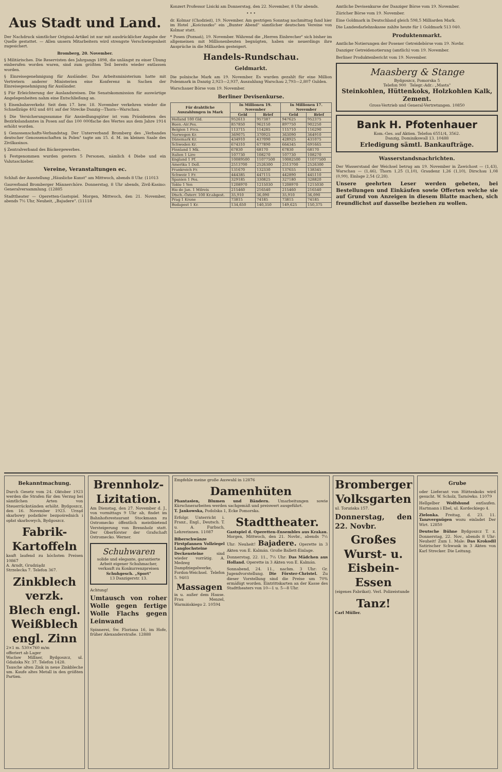Aus Stadt und Land.
Der Nachdruck sämtlicher Original-Artikel ist nur mit ausdrücklicher Angabe der Quelle gestattet. — Allen unsern Mitarbeitern wird strengste Verschwiegenheit zugesichert.
Bromberg, 20. November.
§ Militärisches. Die Reservisten des Jahrgangs 1898, die unlängst zu einer Übung einberufen worden waren, sind zum größten Teil bereits wieder entlassen worden.
§ Einreisegenehmigung für Ausländer. Das Arbeitsministerium hatte mit Vertretern anderer Ministerien eine Konferenz in Sachen der Einreisegenehmigung für Ausländer.
§ Für Erleichterung der Auslandsreisen. Die Senatskommission für auswärtige Angelegenheiten nahm eine Entschließung an.
§ Eisenbahnverkehr. Seit dem 17. bzw. 18. November verkehren wieder die Schnellzüge 402 und 401 auf der Strecke Danzig—Thorn—Warschau.
§ Die Versicherungssumme für Ansiedlungsgüter ist vom Präsidenten des Bezirkslandamtes in Posen auf das 100 000fache des Wertes aus dem Jahre 1914 erhöht worden.
§ Genossenschafts-Verbandstag. Der Unterverband Bromberg des „Verbandes deutscher Genossenschaften in Polen" tagte am 15. d. M. im kleinen Saale des Zivilkasinos.
§ Zentralverband des Bäckergewerbes.
§ Festgenommen wurden gestern 5 Personen, nämlich 4 Diebe und ein Valutaschieber.
Vereine, Veranstaltungen ec.
Schluß der Ausstellung „Häusliche Kunst" am Mittwoch, abends 8 Uhr. (11013
Gauverband Bromberger Männerchöre. Donnerstag, 8 Uhr abends, Zivil-Kasino: Generalversammlung. (12885
Stadttheater — Operetten-Gastspiel. Morgen, Mittwoch, den 21. November, abends 7½ Uhr, Neuheit, „Bajadere". (11118
Konzert Professor Lisicki am Donnerstag, den 22. November, 8 Uhr abends.
• • •
dr. Kolmar (Chodzież), 19. November. Am gestrigen Sonntag nachmittag fand hier im Hotel „Kościuszko" ein „Bunter Abend" sämtlicher deutschen Vereine von Kolmar statt.
* Posen (Poznań), 19. November. Während die „Herren Einbrecher" sich bisher im allgemeinen mit Millionenbeuten begnügten, haben sie neuerdings ihre Ansprüche in die Milliarden gesteigert.
Handels-Rundschau.
Geldmarkt.
Die polnische Mark am 19. November. Es wurden gezahlt für eine Million Polenmark in Danzig 2,923—2,937, Auszahlung Warschau 2,793—2,807 Gulden.
Warschauer Börse vom 19. November.
Berliner Devisenkurse.
| Für drahtliche Auszahlungen in Mark | In Millionen 19. November | | In Millionen 17. November | |
| --- | --- | --- | --- | --- |
| | Geld | Brief | Geld | Brief |
| Holland 100 Gld. | 952613 | 957387 | 947625 | 952375 |
| Buen.-Air.Pes. | 857850 | 962150 | 897750 | 902250 |
| Belgien 1 Frcs. | 113715 | 114285 | 115710 | 116290 |
| Norwegen Kr. | 369075 | 370925 | 363090 | 364910 |
| Dänemark Kr. | 434910 | 437090 | 428925 | 431075 |
| Schweden Kr. | 674310 | 677890 | 664345 | 691665 |
| Finnland 1 Mk. | 67830 | 68170 | 67830 | 68170 |
| Italien 1 Lire | 107730 | 108270 | 107730 | 108270 |
| England 1 Pf. | 10089500 | 11077500 | 10082500 | 11077500 |
| Amerika 1 Doll. | 2513700 | 2526300 | 2513700 | 2526300 |
| Frankreich Fr. | 131670 | 132330 | 137655 | 138345 |
| Schweiz 1 Fr. | 444385 | 447115 | 442890 | 445110 |
| Spanien 1 Pes. | 329185 | 330825 | 327180 | 328820 |
| Tokio 1 Yen | 1208970 | 1215030 | 1208970 | 1215030 |
| Rio de Jan. 1 Milreis | 215460 | 216540 | 215460 | 216540 |
| Dtsch.-Österr. 100 Kr.abgest. | 35,910 | 36,090 | 35,910 | 36,090 |
| Prag 1 Krone | 73815 | 74185 | 73815 | 74185 |
| Budapest 1 Kr. | 134,650 | 140,350 | 149,625 | 150,375 |
Amtliche Devisenkurse der Danziger Börse vom 19. November.
Züricher Börse vom 19. November.
Eine Goldmark in Deutschland gleich 598,5 Milliarden Mark.
Die Landesdarlehnskasse zahlte heute für 1 Goldmark 513 040.
Produktenmarkt.
Amtliche Notierungen der Posener Getreidebörse vom 19. Novbr.
Danziger Getreidenotierung (amtlich) vom 19. November.
Berliner Produktenbericht vom 19. November.
Maasberg & Stange
Bydgoszcz, Pomorska 5
Telefon 900 Telegr.-Adr.: „Masta"
Steinkohlen, Hüttenkoks, Holzkohlen Kalk, Zement.
Gross-Vertrieb und General-Vertretungen. 10850
Bank H. Pfotenhauer
Kom.-Ges. auf Aktien. Telefon 6551/4, 3562.
Danzig, Dominikswall 13. 10488
Erledigung sämtl. Bankaufträge.
Wasserstandsnachrichten.
Der Wasserstand der Weichsel betrug am 19. November in Zawichost — (1,43), Warschau — (1,46), Thorn 1,25 (1,10), Graudenz 1,26 (1,10), Dirschau 1,08 (0,99), Einlage 2,54 (2,28).
Unsere geehrten Leser werden gebeten, bei Bestellungen und Einkäufen sowie Offerten welche sie auf Grund von Anzeigen in diesem Blatte machen, sich freundlichst auf dasselbe beziehen zu wollen.
Bekanntmachung.
Durch Gesetz vom 24. Oktober 1923 werden die Strafen für den Verzug bei sämtlichen Arten von Steuerrückständen erhöht. Bydgoszcz, den 16. November 1923. Urząd skarbowy podatków bezpośrednich i opłat skarbowych, Bydgoszcz.
Fabrik-Kartoffeln
kauft laufend zu höchsten Preisen 10867
A. Arndt, Grudziądz
Strzelecka 7. Telefon 367.
Zinkblech verzk. Blech engl. Weißblech engl. Zinn
2×1 m. 530×760 m/m
offeriert ab Lager
Wacław Millner, Bydgoszcz, ul. Gdańska Nr. 37. Telefon 1428.
Tausche alten Zink in neue Zinkbleche um. Kaufe altes Metall in den größten Partien.
Brennholz-Lizitation.
Am Dienstag, den 27. November d. J., von vormittags 9 Uhr ab, findet im Bahnhofsrestaurant Stockmann zu Ostromecko öffentlich meistbietend Versteigerung von Brennholz statt. Der Oberförster der Grafschaft Ostromecko. Werner.
Schuhwaren
solide und elegante, garantierte Arbeit eigener Schuhmacher, verkauft zu Konkurrenzpreisen
Schuhgesch. „Sport"
13 Danzigerstr. 13.
Achtung!
Umtausch von roher Wolle gegen fertige Wolle Flachs gegen Leinwand
Spinnerei, Św. Floriana 16, im Hofe, früher Alexanderstraße. 12888
Empfehle meine große Auswahl in 12876
Damenhüten
Phantasien, Blumen und Bändern. Umarbeitungen sowie Kürschnerarbeiten werden sachgemäß und preiswert ausgeführt.
T. Jankowska, Podolska 1, Ecke Pomorska.
Erfolgr. Unterricht i. Franz., Engl., Deutsch. T. u. A. Furbach, Lehrerinnen. 11087
Biberschwänze Firstpfannen Vollziegel Langlochsteine Deckensteine sind wieder vorrätig. A. Medzeg Dampfziegelwerke, Fordon-Weichsel. Telefon 5. 9403
Massagen
in u. außer dem Hause. Frau Menzel, Warmińskiego 2. 10594
Stadttheater.
Gastspiel d. Operetten-Ensembles aus Krakau. Morgen, Mittwoch, den 21. Novbr., abends 7½ Uhr: Neuheit! Bajadere. Operette in 3 Akten von E. Kalmán. Große Ballett-Einlage.
Donnerstag, 22. 11., 7½ Uhr: Das Mädchen aus Holland. Operette in 3 Akten von E. Kalmán.
Sonnabend, 24. 11., nachm. 3 Uhr: Gr. Jugendvorstellung. Die Förster-Christel. Zu dieser Vorstellung sind die Preise um 70% ermäßigt worden. Eintrittskarten an der Kasse des Stadttheaters von 10—1 u. 5—8 Uhr.
Bromberger Volksgarten
ul. Toruńska 157.
Donnerstag, den 22. Novbr.
Großes Wurst- u. Eisbein-Essen
(eigenes Fabrikat). Verl. Polizeistunde
Tanz!
Carl Müller.
Grube
oder Lieferant von Hüttenkoks wird gesucht. W. Scholz, Tarnówko. 11079
Hellgelber Wolfshund entlaufen. Hartmann i Ebel, ul. Kordeckiego 4.
Zielonka. Freitag, d. 23. 11. Tanzvergnügen wozu einladet Der Wirt. 12850
Deutsche Bühne Bydgoszcz T. z. Donnerstag, 22. Nov., abends 8 Uhr: Neuheit! Zum 1. Male: Das Krokodil Satirischer Schwank in 3 Akten von Karl Strecker. Die Leitung.